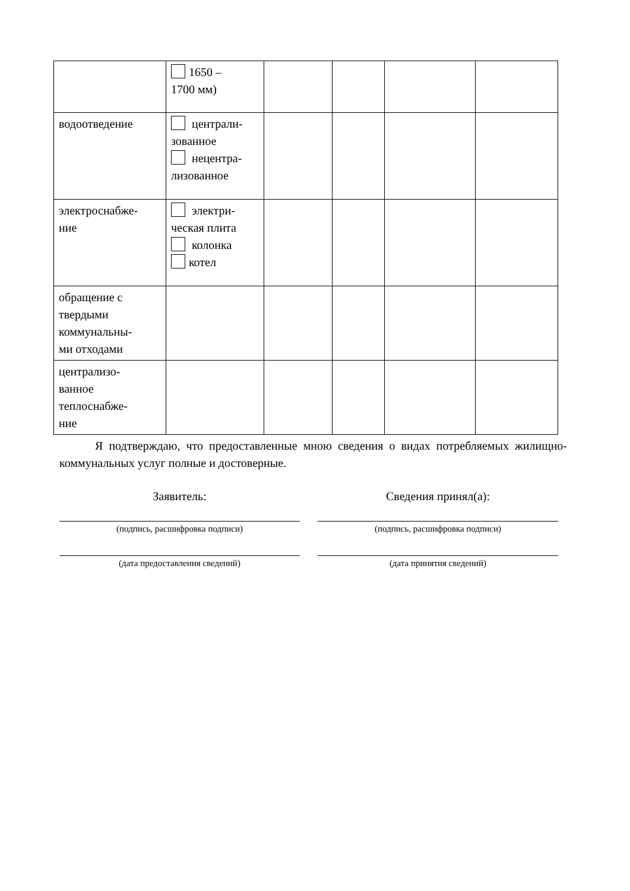| | 1650 – 1700 мм) | | | | |
| водоотведение | централи- зованное нецентра- лизованное | | | | |
| электроснабже- ние | электри- ческая плита колонка котел | | | | |
| обращение с твердыми коммунальны- ми отходами | | | | | |
| централизо- ванное теплоснабже- ние | | | | | |
Я подтверждаю, что предоставленные мною сведения о видах потребляемых жилищно-коммунальных услуг полные и достоверные.
Заявитель:
(подпись, расшифровка подписи)
(дата предоставления сведений)
Сведения принял(а):
(подпись, расшифровка подписи)
(дата принятия сведений)